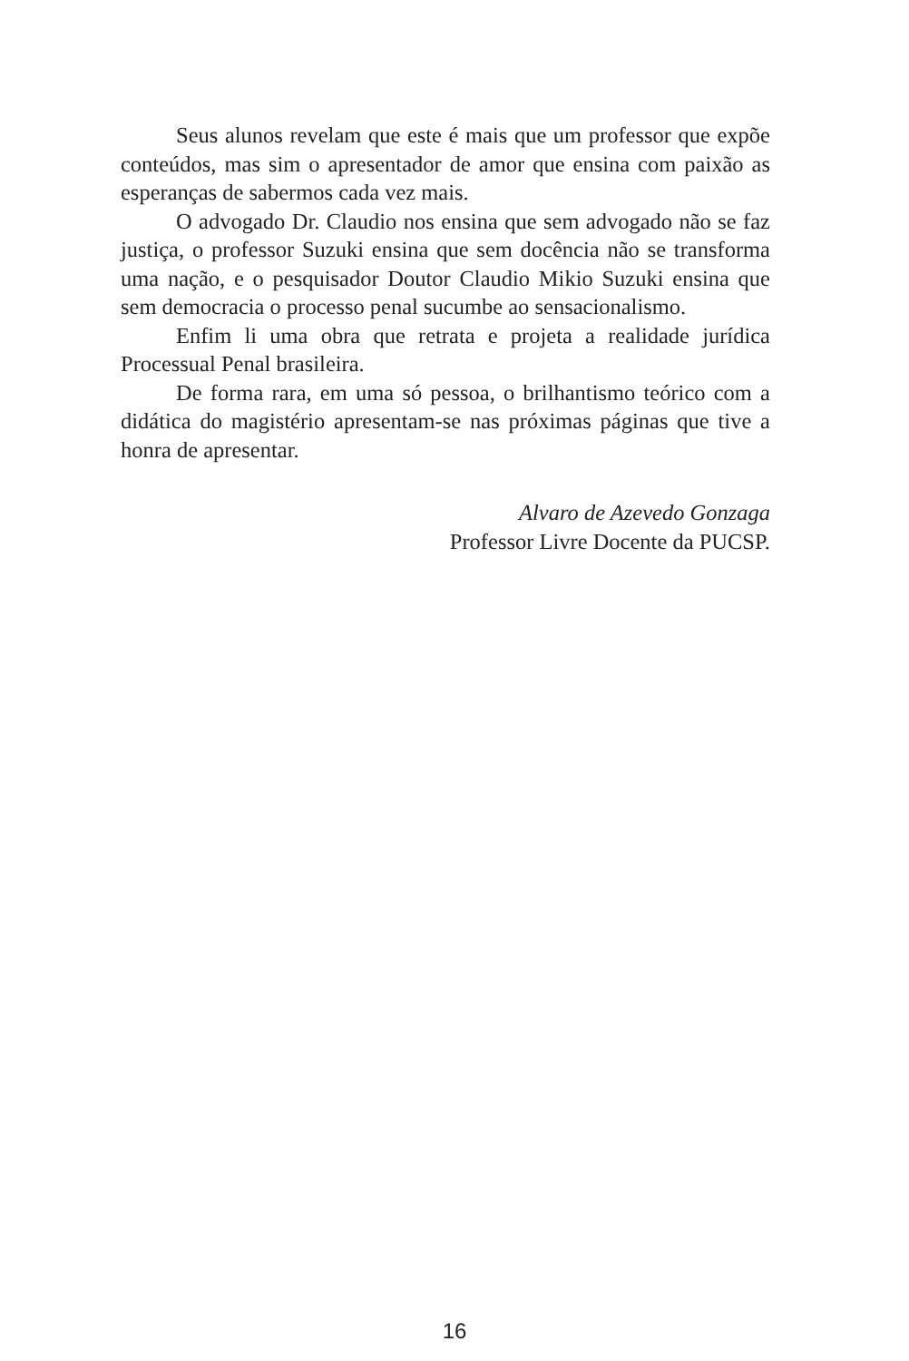Seus alunos revelam que este é mais que um professor que expõe conteúdos, mas sim o apresentador de amor que ensina com paixão as esperanças de sabermos cada vez mais.
O advogado Dr. Claudio nos ensina que sem advogado não se faz justiça, o professor Suzuki ensina que sem docência não se transforma uma nação, e o pesquisador Doutor Claudio Mikio Suzuki ensina que sem democracia o processo penal sucumbe ao sensacionalismo.
Enfim li uma obra que retrata e projeta a realidade jurídica Processual Penal brasileira.
De forma rara, em uma só pessoa, o brilhantismo teórico com a didática do magistério apresentam-se nas próximas páginas que tive a honra de apresentar.
Alvaro de Azevedo Gonzaga
Professor Livre Docente da PUCSP.
16